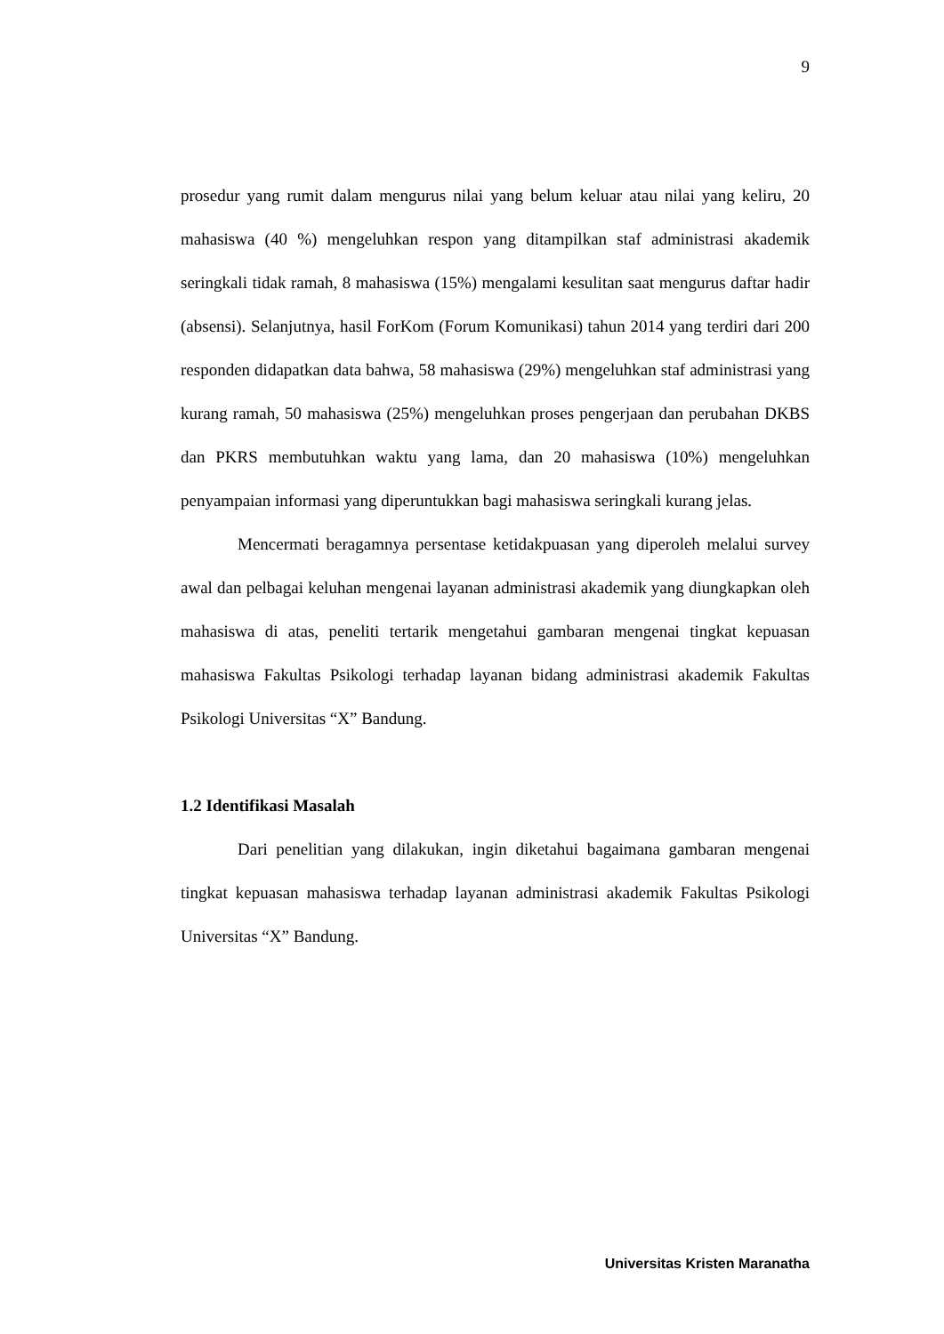9
prosedur yang rumit dalam mengurus nilai yang belum keluar atau nilai yang keliru, 20 mahasiswa (40 %) mengeluhkan respon yang ditampilkan staf administrasi akademik seringkali tidak ramah, 8 mahasiswa (15%) mengalami kesulitan saat mengurus daftar hadir (absensi). Selanjutnya, hasil ForKom (Forum Komunikasi) tahun 2014 yang terdiri dari 200 responden didapatkan data bahwa, 58 mahasiswa (29%) mengeluhkan staf administrasi yang kurang ramah, 50 mahasiswa (25%) mengeluhkan proses pengerjaan dan perubahan DKBS dan PKRS membutuhkan waktu yang lama, dan 20 mahasiswa (10%) mengeluhkan penyampaian informasi yang diperuntukkan bagi mahasiswa seringkali kurang jelas.
Mencermati beragamnya persentase ketidakpuasan yang diperoleh melalui survey awal dan pelbagai keluhan mengenai layanan administrasi akademik yang diungkapkan oleh mahasiswa di atas, peneliti tertarik mengetahui gambaran mengenai tingkat kepuasan mahasiswa Fakultas Psikologi terhadap layanan bidang administrasi akademik Fakultas Psikologi Universitas “X” Bandung.
1.2 Identifikasi Masalah
Dari penelitian yang dilakukan, ingin diketahui bagaimana gambaran mengenai tingkat kepuasan mahasiswa terhadap layanan administrasi akademik Fakultas Psikologi Universitas “X” Bandung.
Universitas Kristen Maranatha